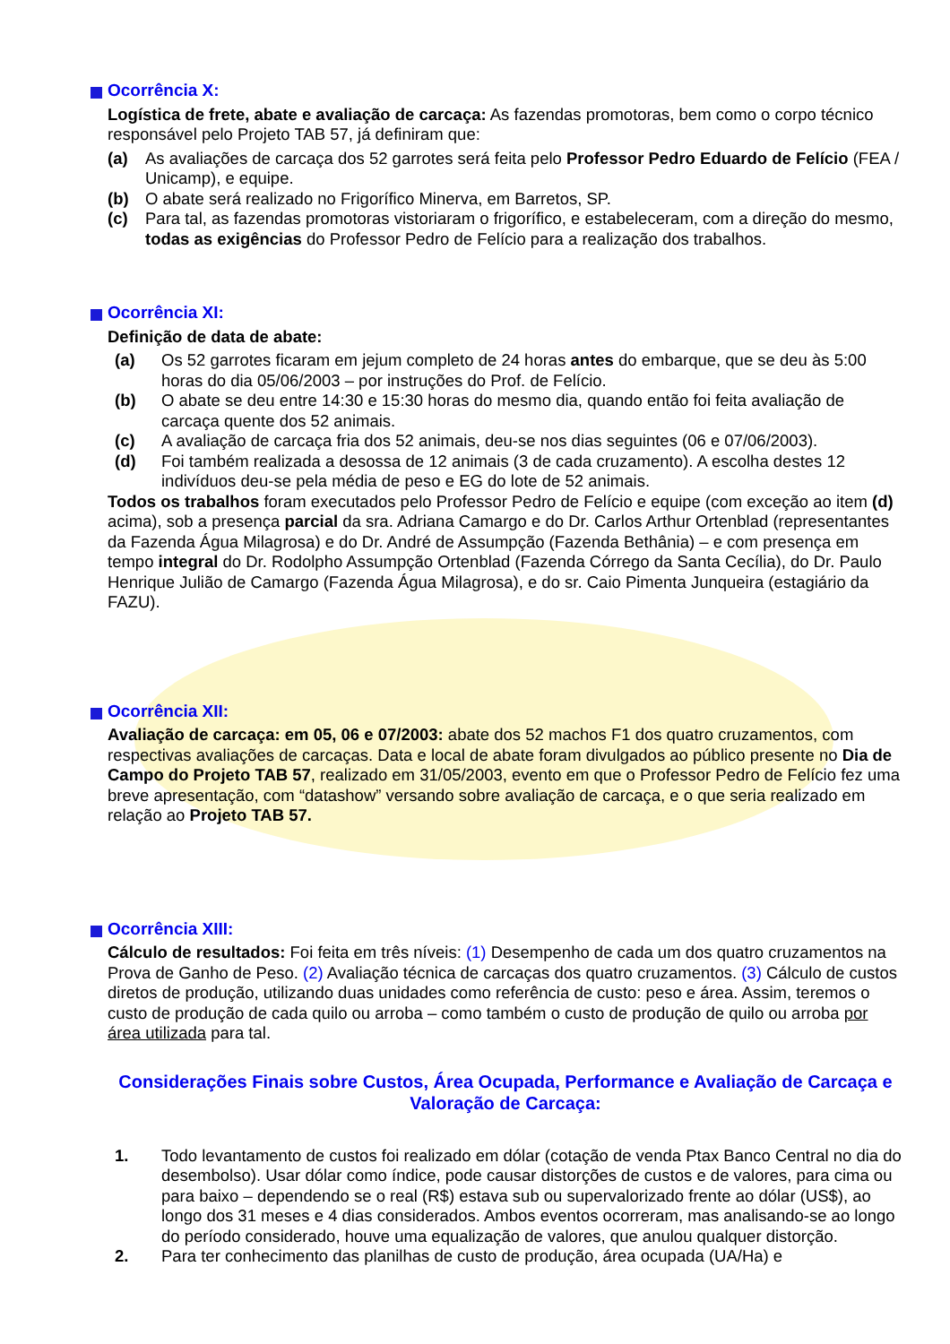Ocorrência X:
Logística de frete, abate e avaliação de carcaça: As fazendas promotoras, bem como o corpo técnico responsável pelo Projeto TAB 57, já definiram que:
(a) As avaliações de carcaça dos 52 garrotes será feita pelo Professor Pedro Eduardo de Felício (FEA / Unicamp), e equipe.
(b) O abate será realizado no Frigorífico Minerva, em Barretos, SP.
(c) Para tal, as fazendas promotoras vistoriaram o frigorífico, e estabeleceram, com a direção do mesmo, todas as exigências do Professor Pedro de Felício para a realização dos trabalhos.
Ocorrência XI:
Definição de data de abate:
(a) Os 52 garrotes ficaram em jejum completo de 24 horas antes do embarque, que se deu às 5:00 horas do dia 05/06/2003 – por instruções do Prof. de Felício.
(b) O abate se deu entre 14:30 e 15:30 horas do mesmo dia, quando então foi feita avaliação de carcaça quente dos 52 animais.
(c) A avaliação de carcaça fria dos 52 animais, deu-se nos dias seguintes (06 e 07/06/2003).
(d) Foi também realizada a desossa de 12 animais (3 de cada cruzamento). A escolha destes 12 indivíduos deu-se pela média de peso e EG do lote de 52 animais.
Todos os trabalhos foram executados pelo Professor Pedro de Felício e equipe (com exceção ao item (d) acima), sob a presença parcial da sra. Adriana Camargo e do Dr. Carlos Arthur Ortenblad (representantes da Fazenda Água Milagrosa) e do Dr. André de Assumpção (Fazenda Bethânia) – e com presença em tempo integral do Dr. Rodolpho Assumpção Ortenblad (Fazenda Córrego da Santa Cecília), do Dr. Paulo Henrique Julião de Camargo (Fazenda Água Milagrosa), e do sr. Caio Pimenta Junqueira (estagiário da FAZU).
Ocorrência XII:
Avaliação de carcaça: em 05, 06 e 07/2003: abate dos 52 machos F1 dos quatro cruzamentos, com respectivas avaliações de carcaças. Data e local de abate foram divulgados ao público presente no Dia de Campo do Projeto TAB 57, realizado em 31/05/2003, evento em que o Professor Pedro de Felício fez uma breve apresentação, com “datashow” versando sobre avaliação de carcaça, e o que seria realizado em relação ao Projeto TAB 57.
Ocorrência XIII:
Cálculo de resultados: Foi feita em três níveis: (1) Desempenho de cada um dos quatro cruzamentos na Prova de Ganho de Peso. (2) Avaliação técnica de carcaças dos quatro cruzamentos. (3) Cálculo de custos diretos de produção, utilizando duas unidades como referência de custo: peso e área. Assim, teremos o custo de produção de cada quilo ou arroba – como também o custo de produção de quilo ou arroba por área utilizada para tal.
Considerações Finais sobre Custos, Área Ocupada, Performance e Avaliação de Carcaça e Valoração de Carcaça:
1. Todo levantamento de custos foi realizado em dólar (cotação de venda Ptax Banco Central no dia do desembolso). Usar dólar como índice, pode causar distorções de custos e de valores, para cima ou para baixo – dependendo se o real (R$) estava sub ou supervalorizado frente ao dólar (US$), ao longo dos 31 meses e 4 dias considerados. Ambos eventos ocorreram, mas analisando-se ao longo do período considerado, houve uma equalização de valores, que anulou qualquer distorção.
2. Para ter conhecimento das planilhas de custo de produção, área ocupada (UA/Ha) e